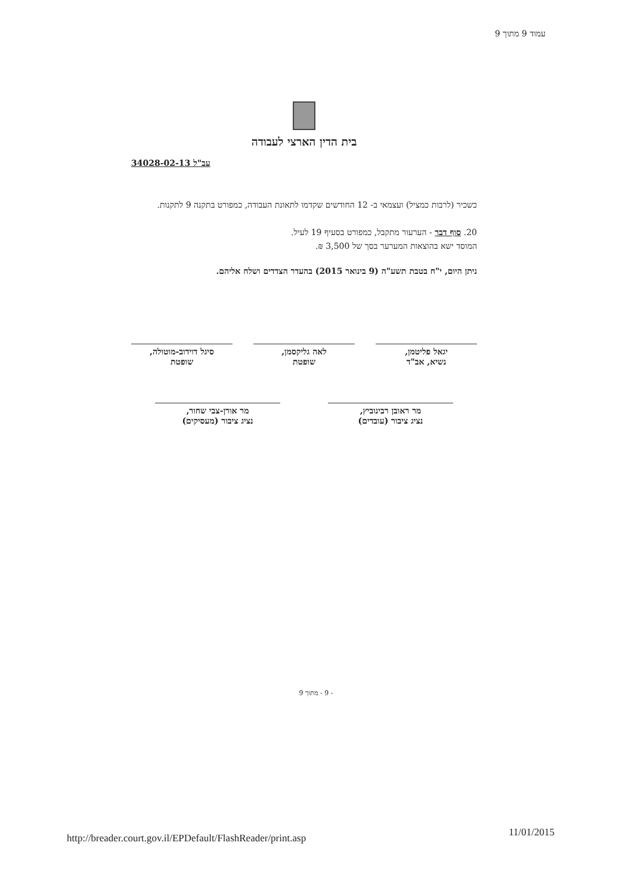עמוד 9 מתוך 9
בית הדין הארצי לעבודה
עב"ל 34028-02-13
כשכיר (לרבות כמציל) ועצמאי ב- 12 החודשים שקדמו לתאונת העבודה, כמפורט בתקנה 9 לתקנות.
20. סוף דבר - הערעור מתקבל, כמפורט בסעיף 19 לעיל.
המוסד ישא בהוצאות המערער בסך של 3,500 ₪.
ניתן היום, י"ח בטבת תשע"ה (9 בינואר 2015) בהעדר הצדדים ושלח אליהם.
יגאל פליטמן,
נשיא, אב"ד
לאה גליקסמן,
שופטת
סיגל דוידוב-מוטולה,
שופטת
מר ראובן רבינוביץ,
נציג ציבור (עובדים)
מר אורן-צבי שחור,
נציג ציבור (מעסיקים)
- 9 - מתוך 9
http://breader.court.gov.il/EPDefault/FlashReader/print.asp
11/01/2015